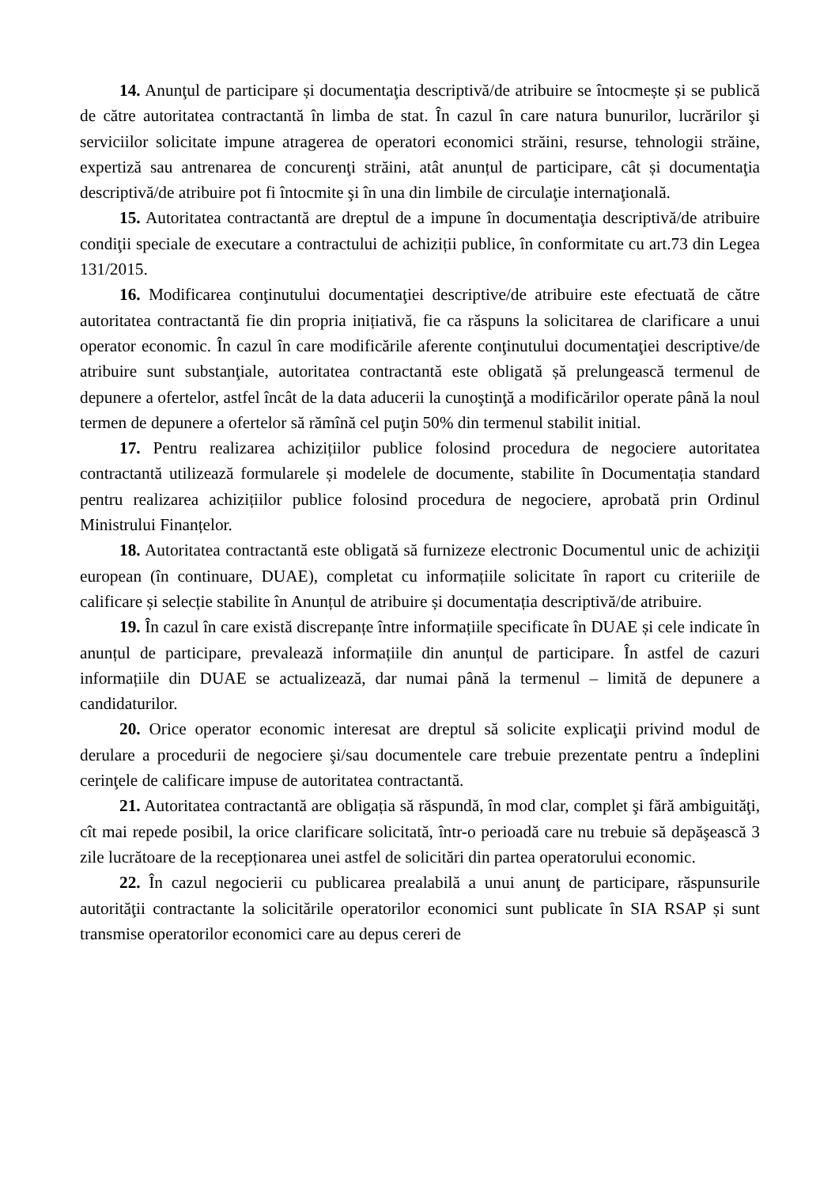14. Anunţul de participare și documentaţia descriptivă/de atribuire se întocmește și se publică de către autoritatea contractantă în limba de stat. În cazul în care natura bunurilor, lucrărilor şi serviciilor solicitate impune atragerea de operatori economici străini, resurse, tehnologii străine, expertiză sau antrenarea de concurenţi străini, atât anunțul de participare, cât și documentaţia descriptivă/de atribuire pot fi întocmite şi în una din limbile de circulaţie internaţională.
15. Autoritatea contractantă are dreptul de a impune în documentaţia descriptivă/de atribuire condiţii speciale de executare a contractului de achiziții publice, în conformitate cu art.73 din Legea 131/2015.
16. Modificarea conţinutului documentaţiei descriptive/de atribuire este efectuată de către autoritatea contractantă fie din propria inițiativă, fie ca răspuns la solicitarea de clarificare a unui operator economic. În cazul în care modificările aferente conţinutului documentaţiei descriptive/de atribuire sunt substanţiale, autoritatea contractantă este obligată șă prelungească termenul de depunere a ofertelor, astfel încât de la data aducerii la cunoştinţă a modificărilor operate până la noul termen de depunere a ofertelor să rămînă cel puţin 50% din termenul stabilit initial.
17. Pentru realizarea achizițiilor publice folosind procedura de negociere autoritatea contractantă utilizează formularele și modelele de documente, stabilite în Documentația standard pentru realizarea achizițiilor publice folosind procedura de negociere, aprobată prin Ordinul Ministrului Finanțelor.
18. Autoritatea contractantă este obligată să furnizeze electronic Documentul unic de achiziţii european (în continuare, DUAE), completat cu informațiile solicitate în raport cu criteriile de calificare și selecție stabilite în Anunțul de atribuire și documentația descriptivă/de atribuire.
19. În cazul în care există discrepanțe între informațiile specificate în DUAE și cele indicate în anunțul de participare, prevalează informațiile din anunțul de participare. În astfel de cazuri informațiile din DUAE se actualizează, dar numai până la termenul – limită de depunere a candidaturilor.
20. Orice operator economic interesat are dreptul să solicite explicaţii privind modul de derulare a procedurii de negociere şi/sau documentele care trebuie prezentate pentru a îndeplini cerinţele de calificare impuse de autoritatea contractantă.
21. Autoritatea contractantă are obligația să răspundă, în mod clar, complet şi fără ambiguităţi, cît mai repede posibil, la orice clarificare solicitată, într-o perioadă care nu trebuie să depăşească 3 zile lucrătoare de la recepționarea unei astfel de solicitări din partea operatorului economic.
22. În cazul negocierii cu publicarea prealabilă a unui anunţ de participare, răspunsurile autorităţii contractante la solicitările operatorilor economici sunt publicate în SIA RSAP și sunt transmise operatorilor economici care au depus cereri de